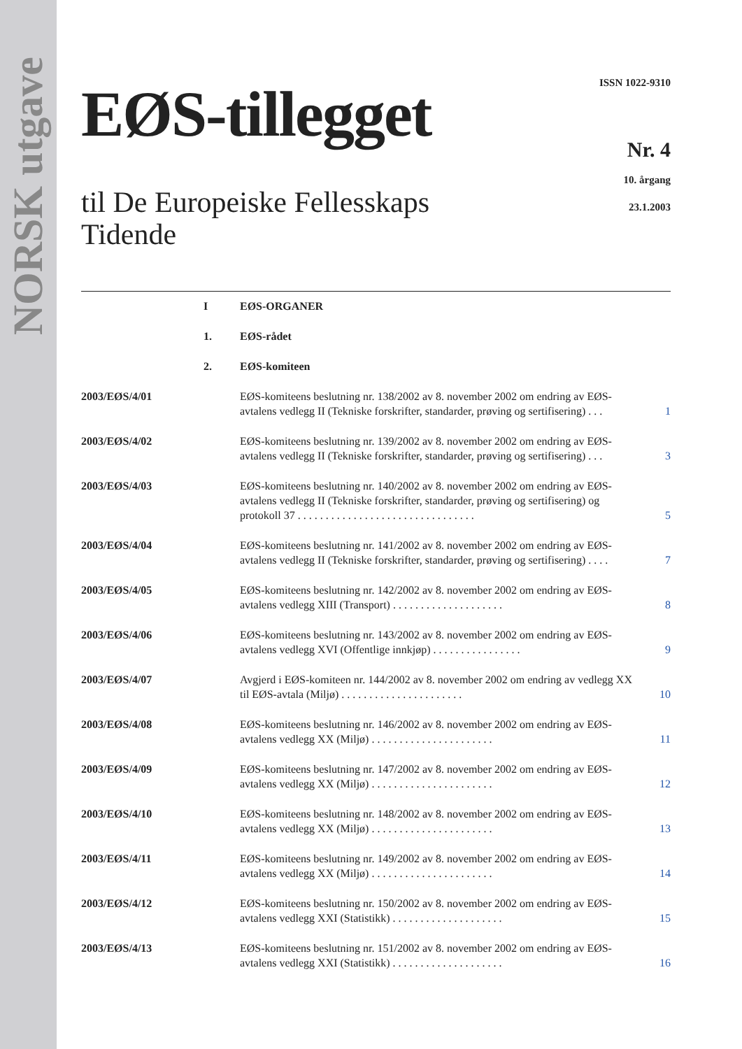NORSK utgave
EØS-tillegget
til De Europeiske Fellesskaps
Tidende
ISSN 1022-9310
Nr. 4
10. årgang
23.1.2003
I EØS-ORGANER
1. EØS-rådet
2. EØS-komiteen
2003/EØS/4/01 EØS-komiteens beslutning nr. 138/2002 av 8. november 2002 om endring av EØS-avtalens vedlegg II (Tekniske forskrifter, standarder, prøving og sertifisering) . . .
1
2003/EØS/4/02 EØS-komiteens beslutning nr. 139/2002 av 8. november 2002 om endring av EØS-avtalens vedlegg II (Tekniske forskrifter, standarder, prøving og sertifisering) . . .
3
2003/EØS/4/03 EØS-komiteens beslutning nr. 140/2002 av 8. november 2002 om endring av EØS-avtalens vedlegg II (Tekniske forskrifter, standarder, prøving og sertifisering) og protokoll 37 . . . . . . . . . . . . . . . . . . . . . . . . . . . . . . . .
5
2003/EØS/4/04 EØS-komiteens beslutning nr. 141/2002 av 8. november 2002 om endring av EØS-avtalens vedlegg II (Tekniske forskrifter, standarder, prøving og sertifisering) . . . .
7
2003/EØS/4/05 EØS-komiteens beslutning nr. 142/2002 av 8. november 2002 om endring av EØS-avtalens vedlegg XIII (Transport) . . . . . . . . . . . . . . . . . . . .
8
2003/EØS/4/06 EØS-komiteens beslutning nr. 143/2002 av 8. november 2002 om endring av EØS-avtalens vedlegg XVI (Offentlige innkjøp) . . . . . . . . . . . . . . . .
9
2003/EØS/4/07 Avgjerd i EØS-komiteen nr. 144/2002 av 8. november 2002 om endring av vedlegg XX til EØS-avtala (Miljø) . . . . . . . . . . . . . . . . . . . . . .
10
2003/EØS/4/08 EØS-komiteens beslutning nr. 146/2002 av 8. november 2002 om endring av EØS-avtalens vedlegg XX (Miljø) . . . . . . . . . . . . . . . . . . . . . .
11
2003/EØS/4/09 EØS-komiteens beslutning nr. 147/2002 av 8. november 2002 om endring av EØS-avtalens vedlegg XX (Miljø) . . . . . . . . . . . . . . . . . . . . . .
12
2003/EØS/4/10 EØS-komiteens beslutning nr. 148/2002 av 8. november 2002 om endring av EØS-avtalens vedlegg XX (Miljø) . . . . . . . . . . . . . . . . . . . . . .
13
2003/EØS/4/11 EØS-komiteens beslutning nr. 149/2002 av 8. november 2002 om endring av EØS-avtalens vedlegg XX (Miljø) . . . . . . . . . . . . . . . . . . . . . .
14
2003/EØS/4/12 EØS-komiteens beslutning nr. 150/2002 av 8. november 2002 om endring av EØS-avtalens vedlegg XXI (Statistikk) . . . . . . . . . . . . . . . . . . . .
15
2003/EØS/4/13 EØS-komiteens beslutning nr. 151/2002 av 8. november 2002 om endring av EØS-avtalens vedlegg XXI (Statistikk) . . . . . . . . . . . . . . . . . . . .
16